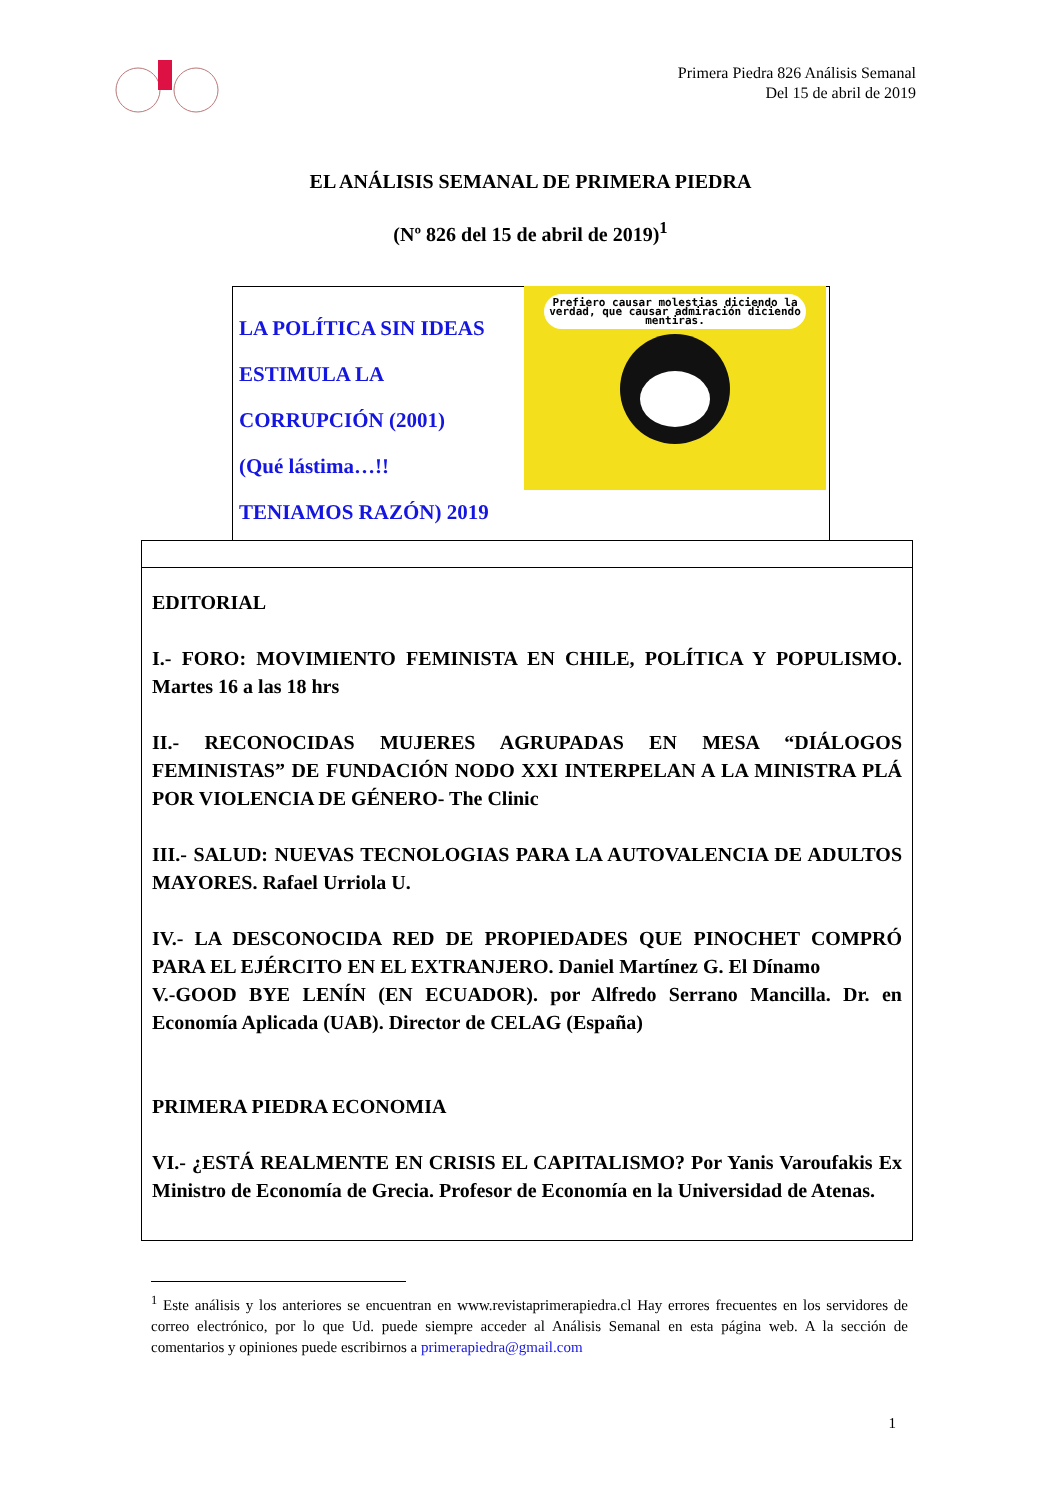Primera Piedra 826 Análisis Semanal
Del 15 de abril de 2019
EL ANÁLISIS SEMANAL DE PRIMERA PIEDRA
(Nº 826 del 15 de abril de 2019)<sup>1</sup>
LA POLÍTICA SIN IDEAS
ESTIMULA LA
CORRUPCIÓN (2001)
(Qué lástima…!!
TENIAMOS RAZÓN) 2019
Prefiero causar molestias diciendo la verdad, que causar admiración diciendo mentiras.
EDITORIAL
I.- FORO: MOVIMIENTO FEMINISTA EN CHILE, POLÍTICA Y POPULISMO. Martes 16 a las 18 hrs
II.- RECONOCIDAS MUJERES AGRUPADAS EN MESA “DIÁLOGOS FEMINISTAS” DE FUNDACIÓN NODO XXI INTERPELAN A LA MINISTRA PLÁ POR VIOLENCIA DE GÉNERO- The Clinic
III.- SALUD: NUEVAS TECNOLOGIAS PARA LA AUTOVALENCIA DE ADULTOS MAYORES. Rafael Urriola U.
IV.- LA DESCONOCIDA RED DE PROPIEDADES QUE PINOCHET COMPRÓ PARA EL EJÉRCITO EN EL EXTRANJERO. Daniel Martínez G. El Dínamo
V.-GOOD BYE LENÍN (EN ECUADOR). por Alfredo Serrano Mancilla. Dr. en Economía Aplicada (UAB). Director de CELAG (España)
PRIMERA PIEDRA ECONOMIA
VI.- ¿ESTÁ REALMENTE EN CRISIS EL CAPITALISMO? Por Yanis Varoufakis Ex Ministro de Economía de Grecia. Profesor de Economía en la Universidad de Atenas.
<sup>1</sup> Este análisis y los anteriores se encuentran en www.revistaprimerapiedra.cl Hay errores frecuentes en los servidores de correo electrónico, por lo que Ud. puede siempre acceder al Análisis Semanal en esta página web. A la sección de comentarios y opiniones puede escribirnos a primerapiedra@gmail.com
1